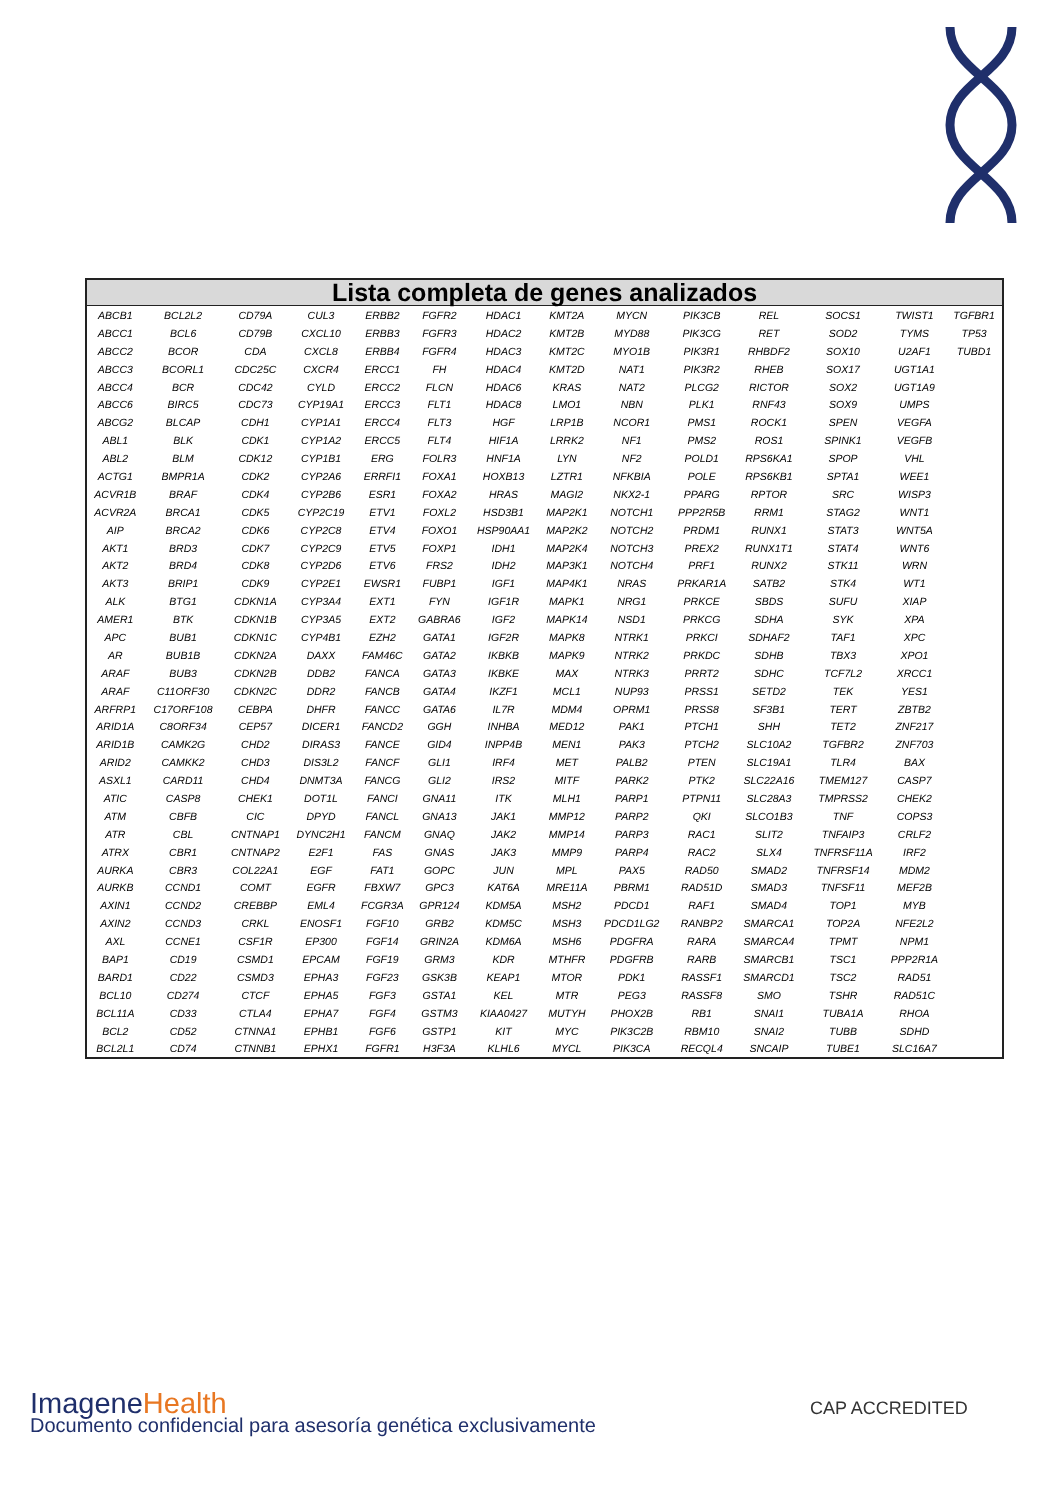| Lista completa de genes analizados | | | | | | | | | | | | | |
| --- | --- | --- | --- | --- | --- | --- | --- | --- | --- | --- | --- | --- | --- |
| ABCB1 | BCL2L2 | CD79A | CUL3 | ERBB2 | FGFR2 | HDAC1 | KMT2A | MYCN | PIK3CB | REL | SOCS1 | TWIST1 | TGFBR1 |
| ABCC1 | BCL6 | CD79B | CXCL10 | ERBB3 | FGFR3 | HDAC2 | KMT2B | MYD88 | PIK3CG | RET | SOD2 | TYMS | TP53 |
| ABCC2 | BCOR | CDA | CXCL8 | ERBB4 | FGFR4 | HDAC3 | KMT2C | MYO1B | PIK3R1 | RHBDF2 | SOX10 | U2AF1 | TUBD1 |
| ABCC3 | BCORL1 | CDC25C | CXCR4 | ERCC1 | FH | HDAC4 | KMT2D | NAT1 | PIK3R2 | RHEB | SOX17 | UGT1A1 | |
| ABCC4 | BCR | CDC42 | CYLD | ERCC2 | FLCN | HDAC6 | KRAS | NAT2 | PLCG2 | RICTOR | SOX2 | UGT1A9 | |
| ABCC6 | BIRC5 | CDC73 | CYP19A1 | ERCC3 | FLT1 | HDAC8 | LMO1 | NBN | PLK1 | RNF43 | SOX9 | UMPS | |
| ABCG2 | BLCAP | CDH1 | CYP1A1 | ERCC4 | FLT3 | HGF | LRP1B | NCOR1 | PMS1 | ROCK1 | SPEN | VEGFA | |
| ABL1 | BLK | CDK1 | CYP1A2 | ERCC5 | FLT4 | HIF1A | LRRK2 | NF1 | PMS2 | ROS1 | SPINK1 | VEGFB | |
| ABL2 | BLM | CDK12 | CYP1B1 | ERG | FOLR3 | HNF1A | LYN | NF2 | POLD1 | RPS6KA1 | SPOP | VHL | |
| ACTG1 | BMPR1A | CDK2 | CYP2A6 | ERRFI1 | FOXA1 | HOXB13 | LZTR1 | NFKBIA | POLE | RPS6KB1 | SPTA1 | WEE1 | |
| ACVR1B | BRAF | CDK4 | CYP2B6 | ESR1 | FOXA2 | HRAS | MAGI2 | NKX2-1 | PPARG | RPTOR | SRC | WISP3 | |
| ACVR2A | BRCA1 | CDK5 | CYP2C19 | ETV1 | FOXL2 | HSD3B1 | MAP2K1 | NOTCH1 | PPP2R5B | RRM1 | STAG2 | WNT1 | |
| AIP | BRCA2 | CDK6 | CYP2C8 | ETV4 | FOXO1 | HSP90AA1 | MAP2K2 | NOTCH2 | PRDM1 | RUNX1 | STAT3 | WNT5A | |
| AKT1 | BRD3 | CDK7 | CYP2C9 | ETV5 | FOXP1 | IDH1 | MAP2K4 | NOTCH3 | PREX2 | RUNX1T1 | STAT4 | WNT6 | |
| AKT2 | BRD4 | CDK8 | CYP2D6 | ETV6 | FRS2 | IDH2 | MAP3K1 | NOTCH4 | PRF1 | RUNX2 | STK11 | WRN | |
| AKT3 | BRIP1 | CDK9 | CYP2E1 | EWSR1 | FUBP1 | IGF1 | MAP4K1 | NRAS | PRKAR1A | SATB2 | STK4 | WT1 | |
| ALK | BTG1 | CDKN1A | CYP3A4 | EXT1 | FYN | IGF1R | MAPK1 | NRG1 | PRKCE | SBDS | SUFU | XIAP | |
| AMER1 | BTK | CDKN1B | CYP3A5 | EXT2 | GABRA6 | IGF2 | MAPK14 | NSD1 | PRKCG | SDHA | SYK | XPA | |
| APC | BUB1 | CDKN1C | CYP4B1 | EZH2 | GATA1 | IGF2R | MAPK8 | NTRK1 | PRKCI | SDHAF2 | TAF1 | XPC | |
| AR | BUB1B | CDKN2A | DAXX | FAM46C | GATA2 | IKBKB | MAPK9 | NTRK2 | PRKDC | SDHB | TBX3 | XPO1 | |
| ARAF | BUB3 | CDKN2B | DDB2 | FANCA | GATA3 | IKBKE | MAX | NTRK3 | PRRT2 | SDHC | TCF7L2 | XRCC1 | |
| ARAF | C11ORF30 | CDKN2C | DDR2 | FANCB | GATA4 | IKZF1 | MCL1 | NUP93 | PRSS1 | SETD2 | TEK | YES1 | |
| ARFRP1 | C17ORF108 | CEBPA | DHFR | FANCC | GATA6 | IL7R | MDM4 | OPRM1 | PRSS8 | SF3B1 | TERT | ZBTB2 | |
| ARID1A | C8ORF34 | CEP57 | DICER1 | FANCD2 | GGH | INHBA | MED12 | PAK1 | PTCH1 | SHH | TET2 | ZNF217 | |
| ARID1B | CAMK2G | CHD2 | DIRAS3 | FANCE | GID4 | INPP4B | MEN1 | PAK3 | PTCH2 | SLC10A2 | TGFBR2 | ZNF703 | |
| ARID2 | CAMKK2 | CHD3 | DIS3L2 | FANCF | GLI1 | IRF4 | MET | PALB2 | PTEN | SLC19A1 | TLR4 | BAX | |
| ASXL1 | CARD11 | CHD4 | DNMT3A | FANCG | GLI2 | IRS2 | MITF | PARK2 | PTK2 | SLC22A16 | TMEM127 | CASP7 | |
| ATIC | CASP8 | CHEK1 | DOT1L | FANCI | GNA11 | ITK | MLH1 | PARP1 | PTPN11 | SLC28A3 | TMPRSS2 | CHEK2 | |
| ATM | CBFB | CIC | DPYD | FANCL | GNA13 | JAK1 | MMP12 | PARP2 | QKI | SLCO1B3 | TNF | COPS3 | |
| ATR | CBL | CNTNAP1 | DYNC2H1 | FANCM | GNAQ | JAK2 | MMP14 | PARP3 | RAC1 | SLIT2 | TNFAIP3 | CRLF2 | |
| ATRX | CBR1 | CNTNAP2 | E2F1 | FAS | GNAS | JAK3 | MMP9 | PARP4 | RAC2 | SLX4 | TNFRSF11A | IRF2 | |
| AURKA | CBR3 | COL22A1 | EGF | FAT1 | GOPC | JUN | MPL | PAX5 | RAD50 | SMAD2 | TNFRSF14 | MDM2 | |
| AURKB | CCND1 | COMT | EGFR | FBXW7 | GPC3 | KAT6A | MRE11A | PBRM1 | RAD51D | SMAD3 | TNFSF11 | MEF2B | |
| AXIN1 | CCND2 | CREBBP | EML4 | FCGR3A | GPR124 | KDM5A | MSH2 | PDCD1 | RAF1 | SMAD4 | TOP1 | MYB | |
| AXIN2 | CCND3 | CRKL | ENOSF1 | FGF10 | GRB2 | KDM5C | MSH3 | PDCD1LG2 | RANBP2 | SMARCA1 | TOP2A | NFE2L2 | |
| AXL | CCNE1 | CSF1R | EP300 | FGF14 | GRIN2A | KDM6A | MSH6 | PDGFRA | RARA | SMARCA4 | TPMT | NPM1 | |
| BAP1 | CD19 | CSMD1 | EPCAM | FGF19 | GRM3 | KDR | MTHFR | PDGFRB | RARB | SMARCB1 | TSC1 | PPP2R1A | |
| BARD1 | CD22 | CSMD3 | EPHA3 | FGF23 | GSK3B | KEAP1 | MTOR | PDK1 | RASSF1 | SMARCD1 | TSC2 | RAD51 | |
| BCL10 | CD274 | CTCF | EPHA5 | FGF3 | GSTA1 | KEL | MTR | PEG3 | RASSF8 | SMO | TSHR | RAD51C | |
| BCL11A | CD33 | CTLA4 | EPHA7 | FGF4 | GSTM3 | KIAA0427 | MUTYH | PHOX2B | RB1 | SNAI1 | TUBA1A | RHOA | |
| BCL2 | CD52 | CTNNA1 | EPHB1 | FGF6 | GSTP1 | KIT | MYC | PIK3C2B | RBM10 | SNAI2 | TUBB | SDHD | |
| BCL2L1 | CD74 | CTNNB1 | EPHX1 | FGFR1 | H3F3A | KLHL6 | MYCL | PIK3CA | RECQL4 | SNCAIP | TUBE1 | SLC16A7 | |
ImageneHealth
Documento confidencial para asesoría genética exclusivamente
CAP ACCREDITED